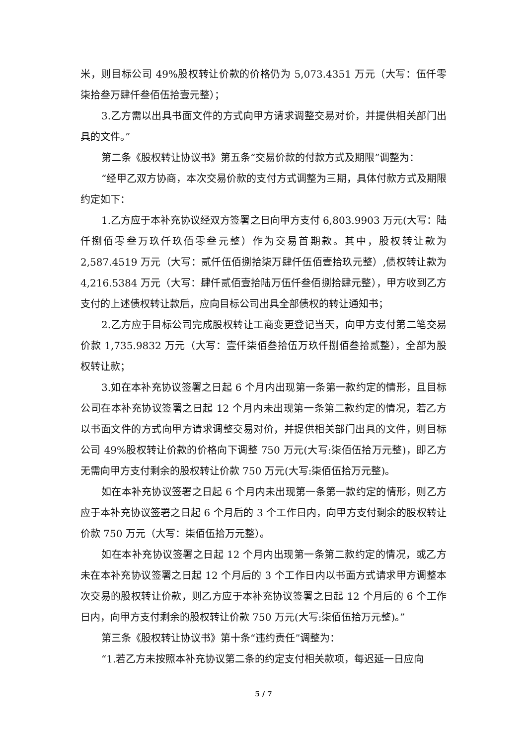米，则目标公司 49%股权转让价款的价格仍为 5,073.4351 万元（大写：伍仟零柒拾叁万肆仟叁佰伍拾壹元整）；
3.乙方需以出具书面文件的方式向甲方请求调整交易对价，并提供相关部门出具的文件。”
第二条《股权转让协议书》第五条“交易价款的付款方式及期限”调整为：
“经甲乙双方协商，本次交易价款的支付方式调整为三期，具体付款方式及期限约定如下：
1.乙方应于本补充协议经双方签署之日向甲方支付 6,803.9903 万元(大写：陆仟捌佰零叁万玖仟玖佰零叁元整）作为交易首期款。其中，股权转让款为 2,587.4519 万元（大写：贰仟伍佰捌拾柒万肆仟伍佰壹拾玖元整）,债权转让款为 4,216.5384 万元（大写：肆仟贰佰壹拾陆万伍仟叁佰捌拾肆元整），甲方收到乙方支付的上述债权转让款后，应向目标公司出具全部债权的转让通知书；
2.乙方应于目标公司完成股权转让工商变更登记当天，向甲方支付第二笔交易价款 1,735.9832 万元（大写：壹仟柒佰叁拾伍万玖仟捌佰叁拾贰整），全部为股权转让款；
3.如在本补充协议签署之日起 6 个月内出现第一条第一款约定的情形，且目标公司在本补充协议签署之日起 12 个月内未出现第一条第二款约定的情况，若乙方以书面文件的方式向甲方请求调整交易对价，并提供相关部门出具的文件，则目标公司 49%股权转让价款的价格向下调整 750 万元(大写:柒佰伍拾万元整)，即乙方无需向甲方支付剩余的股权转让价款 750 万元(大写:柒佰伍拾万元整)。
如在本补充协议签署之日起 6 个月内未出现第一条第一款约定的情形，则乙方应于本补充协议签署之日起 6 个月后的 3 个工作日内，向甲方支付剩余的股权转让价款 750 万元（大写：柒佰伍拾万元整）。
如在本补充协议签署之日起 12 个月内出现第一条第二款约定的情况，或乙方未在本补充协议签署之日起 12 个月后的 3 个工作日内以书面方式请求甲方调整本次交易的股权转让价款，则乙方应于本补充协议签署之日起 12 个月后的 6 个工作日内，向甲方支付剩余的股权转让价款 750 万元(大写:柒佰伍拾万元整)。”
第三条《股权转让协议书》第十条“违约责任”调整为：
“1.若乙方未按照本补充协议第二条的约定支付相关款项，每迟延一日应向
5 / 7